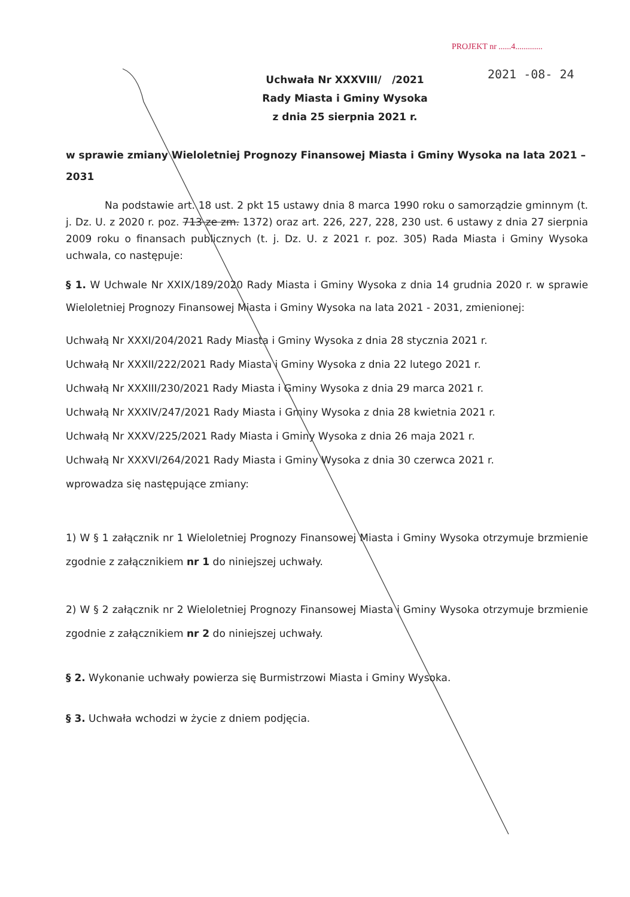PROJEKT nr ......4.............
2021 -08- 24
Uchwała Nr XXXVIII/ /2021
Rady Miasta i Gminy Wysoka
z dnia 25 sierpnia 2021 r.
w sprawie zmiany Wieloletniej Prognozy Finansowej Miasta i Gminy Wysoka na lata 2021 – 2031
Na podstawie art. 18 ust. 2 pkt 15 ustawy dnia 8 marca 1990 roku o samorządzie gminnym (t. j. Dz. U. z 2020 r. poz. 713 ze zm. 1372) oraz art. 226, 227, 228, 230 ust. 6 ustawy z dnia 27 sierpnia 2009 roku o finansach publicznych (t. j. Dz. U. z 2021 r. poz. 305) Rada Miasta i Gminy Wysoka uchwala, co następuje:
§ 1. W Uchwale Nr XXIX/189/2020 Rady Miasta i Gminy Wysoka z dnia 14 grudnia 2020 r. w sprawie Wieloletniej Prognozy Finansowej Miasta i Gminy Wysoka na lata 2021 - 2031, zmienionej:
Uchwałą Nr XXXI/204/2021 Rady Miasta i Gminy Wysoka z dnia 28 stycznia 2021 r.
Uchwałą Nr XXXII/222/2021 Rady Miasta i Gminy Wysoka z dnia 22 lutego 2021 r.
Uchwałą Nr XXXIII/230/2021 Rady Miasta i Gminy Wysoka z dnia 29 marca 2021 r.
Uchwałą Nr XXXIV/247/2021 Rady Miasta i Gminy Wysoka z dnia 28 kwietnia 2021 r.
Uchwałą Nr XXXV/225/2021 Rady Miasta i Gminy Wysoka z dnia 26 maja 2021 r.
Uchwałą Nr XXXVI/264/2021 Rady Miasta i Gminy Wysoka z dnia 30 czerwca 2021 r.
wprowadza się następujące zmiany:
1) W § 1 załącznik nr 1 Wieloletniej Prognozy Finansowej Miasta i Gminy Wysoka otrzymuje brzmienie zgodnie z załącznikiem nr 1 do niniejszej uchwały.
2) W § 2 załącznik nr 2 Wieloletniej Prognozy Finansowej Miasta i Gminy Wysoka otrzymuje brzmienie zgodnie z załącznikiem nr 2 do niniejszej uchwały.
§ 2. Wykonanie uchwały powierza się Burmistrzowi Miasta i Gminy Wysoka.
§ 3. Uchwała wchodzi w życie z dniem podjęcia.